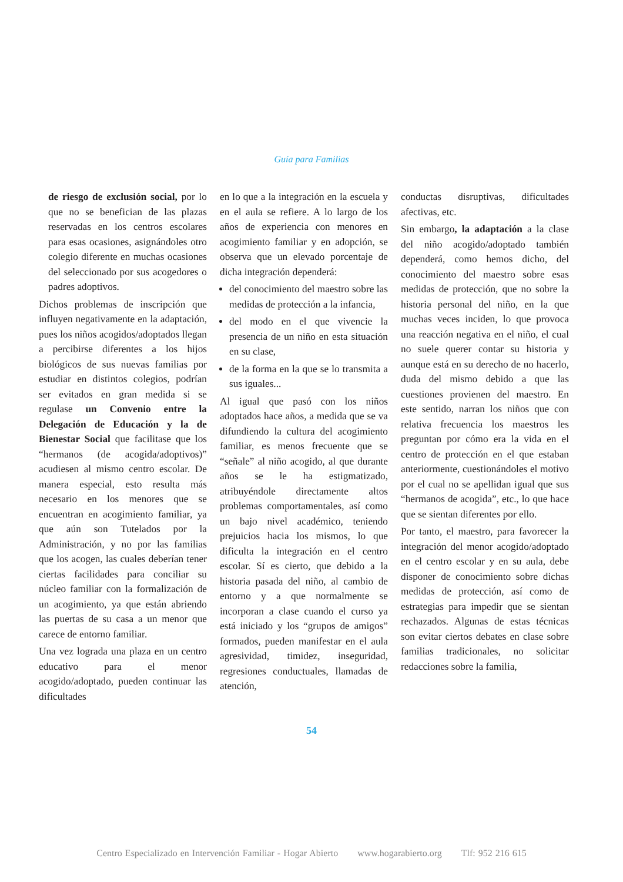Guía para Familias
de riesgo de exclusión social, por lo que no se benefician de las plazas reservadas en los centros escolares para esas ocasiones, asignándoles otro colegio diferente en muchas ocasiones del seleccionado por sus acogedores o padres adoptivos.
Dichos problemas de inscripción que influyen negativamente en la adaptación, pues los niños acogidos/adoptados llegan a percibirse diferentes a los hijos biológicos de sus nuevas familias por estudiar en distintos colegios, podrían ser evitados en gran medida si se regulase un Convenio entre la Delegación de Educación y la de Bienestar Social que facilitase que los “hermanos (de acogida/adoptivos)” acudiesen al mismo centro escolar. De manera especial, esto resulta más necesario en los menores que se encuentran en acogimiento familiar, ya que aún son Tutelados por la Administración, y no por las familias que los acogen, las cuales deberían tener ciertas facilidades para conciliar su núcleo familiar con la formalización de un acogimiento, ya que están abriendo las puertas de su casa a un menor que carece de entorno familiar.
Una vez lograda una plaza en un centro educativo para el menor acogido/adoptado, pueden continuar las dificultades
en lo que a la integración en la escuela y en el aula se refiere. A lo largo de los años de experiencia con menores en acogimiento familiar y en adopción, se observa que un elevado porcentaje de dicha integración dependerá:
del conocimiento del maestro sobre las medidas de protección a la infancia,
del modo en el que vivencie la presencia de un niño en esta situación en su clase,
de la forma en la que se lo transmita a sus iguales...
Al igual que pasó con los niños adoptados hace años, a medida que se va difundiendo la cultura del acogimiento familiar, es menos frecuente que se “señale” al niño acogido, al que durante años se le ha estigmatizado, atribuyéndole directamente altos problemas comportamentales, así como un bajo nivel académico, teniendo prejuicios hacia los mismos, lo que dificulta la integración en el centro escolar. Sí es cierto, que debido a la historia pasada del niño, al cambio de entorno y a que normalmente se incorporan a clase cuando el curso ya está iniciado y los “grupos de amigos” formados, pueden manifestar en el aula agresividad, timidez, inseguridad, regresiones conductuales, llamadas de atención,
conductas disruptivas, dificultades afectivas, etc.
Sin embargo, la adaptación a la clase del niño acogido/adoptado también dependerá, como hemos dicho, del conocimiento del maestro sobre esas medidas de protección, que no sobre la historia personal del niño, en la que muchas veces inciden, lo que provoca una reacción negativa en el niño, el cual no suele querer contar su historia y aunque está en su derecho de no hacerlo, duda del mismo debido a que las cuestiones provienen del maestro. En este sentido, narran los niños que con relativa frecuencia los maestros les preguntan por cómo era la vida en el centro de protección en el que estaban anteriormente, cuestionándoles el motivo por el cual no se apellidan igual que sus “hermanos de acogida”, etc., lo que hace que se sientan diferentes por ello.
Por tanto, el maestro, para favorecer la integración del menor acogido/adoptado en el centro escolar y en su aula, debe disponer de conocimiento sobre dichas medidas de protección, así como de estrategias para impedir que se sientan rechazados. Algunas de estas técnicas son evitar ciertos debates en clase sobre familias tradicionales, no solicitar redacciones sobre la familia,
54
Centro Especializado en Intervención Familiar - Hogar Abierto www.hogarabierto.org Tlf: 952 216 615